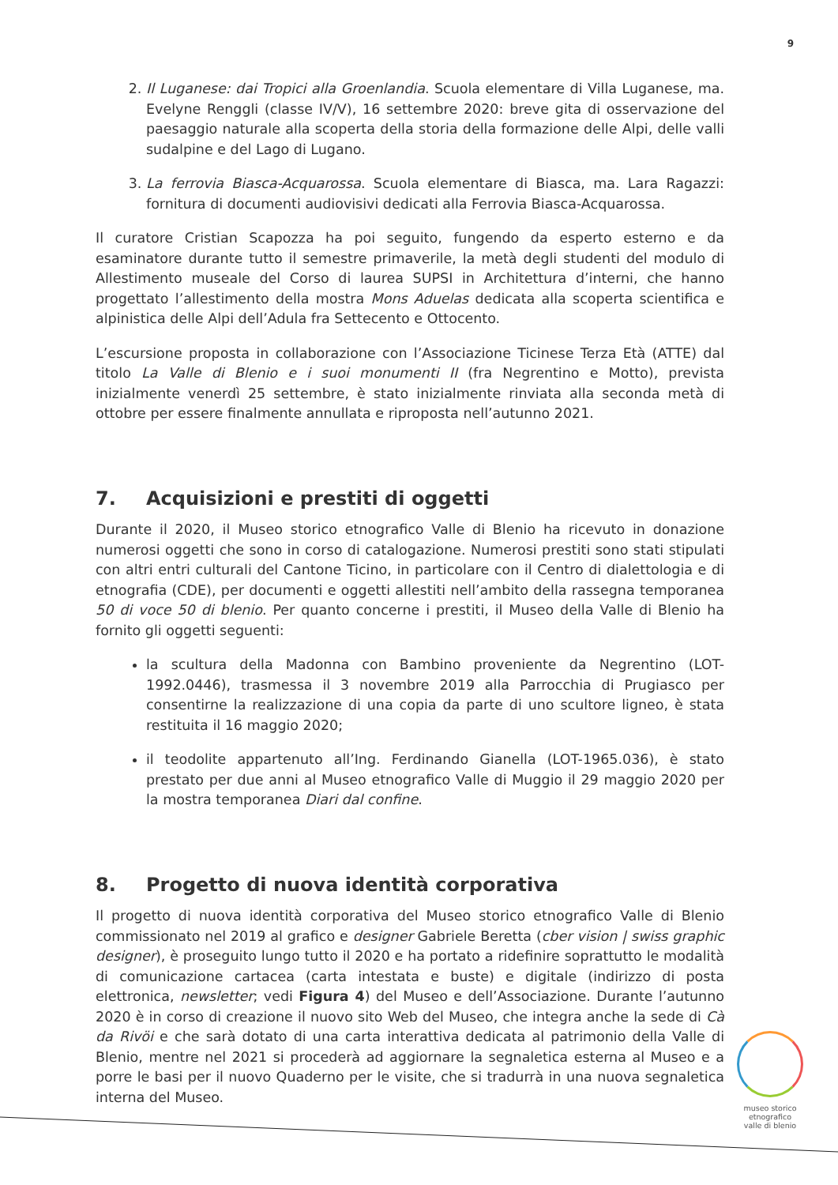9
2. Il Luganese: dai Tropici alla Groenlandia. Scuola elementare di Villa Luganese, ma. Evelyne Renggli (classe IV/V), 16 settembre 2020: breve gita di osservazione del paesaggio naturale alla scoperta della storia della formazione delle Alpi, delle valli sudalpine e del Lago di Lugano.
3. La ferrovia Biasca-Acquarossa. Scuola elementare di Biasca, ma. Lara Ragazzi: fornitura di documenti audiovisivi dedicati alla Ferrovia Biasca-Acquarossa.
Il curatore Cristian Scapozza ha poi seguito, fungendo da esperto esterno e da esaminatore durante tutto il semestre primaverile, la metà degli studenti del modulo di Allestimento museale del Corso di laurea SUPSI in Architettura d’interni, che hanno progettato l’allestimento della mostra Mons Aduelas dedicata alla scoperta scientifica e alpinistica delle Alpi dell’Adula fra Settecento e Ottocento.
L’escursione proposta in collaborazione con l’Associazione Ticinese Terza Età (ATTE) dal titolo La Valle di Blenio e i suoi monumenti II (fra Negrentino e Motto), prevista inizialmente venerdì 25 settembre, è stato inizialmente rinviata alla seconda metà di ottobre per essere finalmente annullata e riproposta nell’autunno 2021.
7. Acquisizioni e prestiti di oggetti
Durante il 2020, il Museo storico etnografico Valle di Blenio ha ricevuto in donazione numerosi oggetti che sono in corso di catalogazione. Numerosi prestiti sono stati stipulati con altri entri culturali del Cantone Ticino, in particolare con il Centro di dialettologia e di etnografia (CDE), per documenti e oggetti allestiti nell’ambito della rassegna temporanea 50 di voce 50 di blenio. Per quanto concerne i prestiti, il Museo della Valle di Blenio ha fornito gli oggetti seguenti:
la scultura della Madonna con Bambino proveniente da Negrentino (LOT-1992.0446), trasmessa il 3 novembre 2019 alla Parrocchia di Prugiasco per consentirne la realizzazione di una copia da parte di uno scultore ligneo, è stata restituita il 16 maggio 2020;
il teodolite appartenuto all’Ing. Ferdinando Gianella (LOT-1965.036), è stato prestato per due anni al Museo etnografico Valle di Muggio il 29 maggio 2020 per la mostra temporanea Diari dal confine.
8. Progetto di nuova identità corporativa
Il progetto di nuova identità corporativa del Museo storico etnografico Valle di Blenio commissionato nel 2019 al grafico e designer Gabriele Beretta (cber vision | swiss graphic designer), è proseguito lungo tutto il 2020 e ha portato a ridefinire soprattutto le modalità di comunicazione cartacea (carta intestata e buste) e digitale (indirizzo di posta elettronica, newsletter; vedi Figura 4) del Museo e dell’Associazione. Durante l’autunno 2020 è in corso di creazione il nuovo sito Web del Museo, che integra anche la sede di Cà da Rivöi e che sarà dotato di una carta interattiva dedicata al patrimonio della Valle di Blenio, mentre nel 2021 si procederà ad aggiornare la segnaletica esterna al Museo e a porre le basi per il nuovo Quaderno per le visite, che si tradurrà in una nuova segnaletica interna del Museo.
museo storico
etnografico
valle di blenio